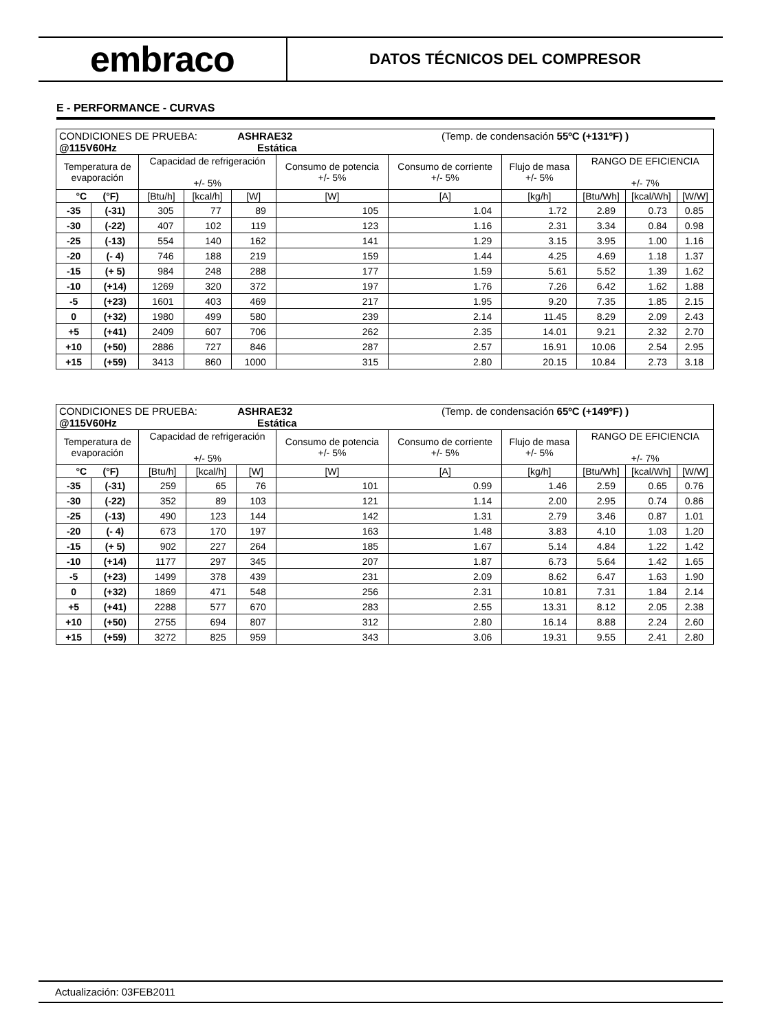embraco
DATOS TÉCNICOS DEL COMPRESOR
E - PERFORMANCE - CURVAS
| CONDICIONES DE PRUEBA: ASHRAE32 (Temp. de condensación 55ºC (+131ºF) ) @115V60Hz Estática | | | | | | | | | | |
| Temperatura de evaporación | | Capacidad de refrigeración +/- 5% | | | Consumo de potencia +/- 5% | Consumo de corriente +/- 5% | Flujo de masa +/- 5% | RANGO DE EFICIENCIA +/- 7% | | |
| °C (°F) | | [Btu/h] | [kcal/h] | [W] | [W] | [A] | [kg/h] | [Btu/Wh] | [kcal/Wh] | [W/W] |
| -35 | (-31) | 305 | 77 | 89 | 105 | 1.04 | 1.72 | 2.89 | 0.73 | 0.85 |
| -30 | (-22) | 407 | 102 | 119 | 123 | 1.16 | 2.31 | 3.34 | 0.84 | 0.98 |
| -25 | (-13) | 554 | 140 | 162 | 141 | 1.29 | 3.15 | 3.95 | 1.00 | 1.16 |
| -20 | (- 4) | 746 | 188 | 219 | 159 | 1.44 | 4.25 | 4.69 | 1.18 | 1.37 |
| -15 | (+ 5) | 984 | 248 | 288 | 177 | 1.59 | 5.61 | 5.52 | 1.39 | 1.62 |
| -10 | (+14) | 1269 | 320 | 372 | 197 | 1.76 | 7.26 | 6.42 | 1.62 | 1.88 |
| -5 | (+23) | 1601 | 403 | 469 | 217 | 1.95 | 9.20 | 7.35 | 1.85 | 2.15 |
| 0 | (+32) | 1980 | 499 | 580 | 239 | 2.14 | 11.45 | 8.29 | 2.09 | 2.43 |
| +5 | (+41) | 2409 | 607 | 706 | 262 | 2.35 | 14.01 | 9.21 | 2.32 | 2.70 |
| +10 | (+50) | 2886 | 727 | 846 | 287 | 2.57 | 16.91 | 10.06 | 2.54 | 2.95 |
| +15 | (+59) | 3413 | 860 | 1000 | 315 | 2.80 | 20.15 | 10.84 | 2.73 | 3.18 |
| CONDICIONES DE PRUEBA: ASHRAE32 (Temp. de condensación 65ºC (+149ºF) ) @115V60Hz Estática | | | | | | | | | | |
| Temperatura de evaporación | | Capacidad de refrigeración +/- 5% | | | Consumo de potencia +/- 5% | Consumo de corriente +/- 5% | Flujo de masa +/- 5% | RANGO DE EFICIENCIA +/- 7% | | |
| °C (°F) | | [Btu/h] | [kcal/h] | [W] | [W] | [A] | [kg/h] | [Btu/Wh] | [kcal/Wh] | [W/W] |
| -35 | (-31) | 259 | 65 | 76 | 101 | 0.99 | 1.46 | 2.59 | 0.65 | 0.76 |
| -30 | (-22) | 352 | 89 | 103 | 121 | 1.14 | 2.00 | 2.95 | 0.74 | 0.86 |
| -25 | (-13) | 490 | 123 | 144 | 142 | 1.31 | 2.79 | 3.46 | 0.87 | 1.01 |
| -20 | (- 4) | 673 | 170 | 197 | 163 | 1.48 | 3.83 | 4.10 | 1.03 | 1.20 |
| -15 | (+ 5) | 902 | 227 | 264 | 185 | 1.67 | 5.14 | 4.84 | 1.22 | 1.42 |
| -10 | (+14) | 1177 | 297 | 345 | 207 | 1.87 | 6.73 | 5.64 | 1.42 | 1.65 |
| -5 | (+23) | 1499 | 378 | 439 | 231 | 2.09 | 8.62 | 6.47 | 1.63 | 1.90 |
| 0 | (+32) | 1869 | 471 | 548 | 256 | 2.31 | 10.81 | 7.31 | 1.84 | 2.14 |
| +5 | (+41) | 2288 | 577 | 670 | 283 | 2.55 | 13.31 | 8.12 | 2.05 | 2.38 |
| +10 | (+50) | 2755 | 694 | 807 | 312 | 2.80 | 16.14 | 8.88 | 2.24 | 2.60 |
| +15 | (+59) | 3272 | 825 | 959 | 343 | 3.06 | 19.31 | 9.55 | 2.41 | 2.80 |
Actualización: 03FEB2011